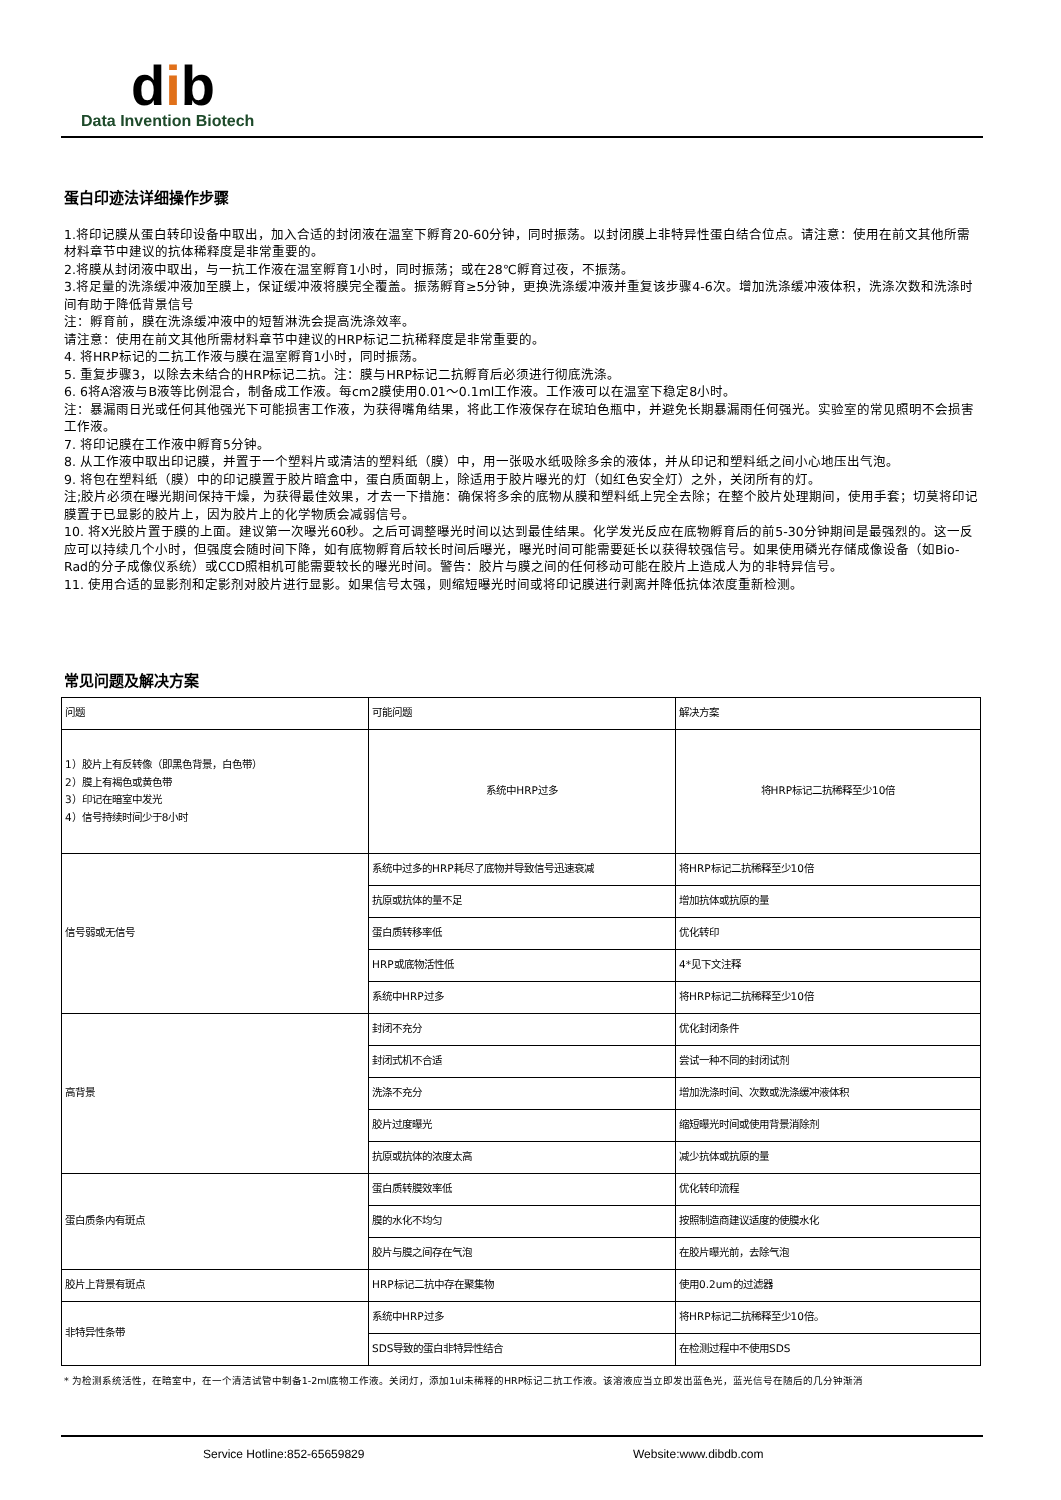dib
Data Invention Biotech
蛋白印迹法详细操作步骤
1.将印记膜从蛋白转印设备中取出，加入合适的封闭液在温室下孵育20-60分钟，同时振荡。以封闭膜上非特异性蛋白结合位点。请注意：使用在前文其他所需材料章节中建议的抗体稀释度是非常重要的。
2.将膜从封闭液中取出，与一抗工作液在温室孵育1小时，同时振荡；或在28℃孵育过夜，不振荡。
3.将足量的洗涤缓冲液加至膜上，保证缓冲液将膜完全覆盖。振荡孵育≥5分钟，更换洗涤缓冲液并重复该步骤4-6次。增加洗涤缓冲液体积，洗涤次数和洗涤时间有助于降低背景信号
注：孵育前，膜在洗涤缓冲液中的短暂淋洗会提高洗涤效率。
请注意：使用在前文其他所需材料章节中建议的HRP标记二抗稀释度是非常重要的。
4. 将HRP标记的二抗工作液与膜在温室孵育1小时，同时振荡。
5. 重复步骤3，以除去未结合的HRP标记二抗。注：膜与HRP标记二抗孵育后必须进行彻底洗涤。
6. 6将A溶液与B液等比例混合，制备成工作液。每cm2膜使用0.01～0.1ml工作液。工作液可以在温室下稳定8小时。
注：暴漏雨日光或任何其他强光下可能损害工作液，为获得嘴角结果，将此工作液保存在琥珀色瓶中，并避免长期暴漏雨任何强光。实验室的常见照明不会损害工作液。
7. 将印记膜在工作液中孵育5分钟。
8. 从工作液中取出印记膜，并置于一个塑料片或清洁的塑料纸（膜）中，用一张吸水纸吸除多余的液体，并从印记和塑料纸之间小心地压出气泡。
9. 将包在塑料纸（膜）中的印记膜置于胶片暗盒中，蛋白质面朝上，除适用于胶片曝光的灯（如红色安全灯）之外，关闭所有的灯。
注;胶片必须在曝光期间保持干燥，为获得最佳效果，才去一下措施：确保将多余的底物从膜和塑料纸上完全去除；在整个胶片处理期间，使用手套；切莫将印记膜置于已显影的胶片上，因为胶片上的化学物质会减弱信号。
10. 将X光胶片置于膜的上面。建议第一次曝光60秒。之后可调整曝光时间以达到最佳结果。化学发光反应在底物孵育后的前5-30分钟期间是最强烈的。这一反应可以持续几个小时，但强度会随时间下降，如有底物孵育后较长时间后曝光，曝光时间可能需要延长以获得较强信号。如果使用磷光存储成像设备（如Bio-Rad的分子成像仪系统）或CCD照相机可能需要较长的曝光时间。警告：胶片与膜之间的任何移动可能在胶片上造成人为的非特异信号。
11. 使用合适的显影剂和定影剂对胶片进行显影。如果信号太强，则缩短曝光时间或将印记膜进行剥离并降低抗体浓度重新检测。
常见问题及解决方案
| 问题 | 可能问题 | 解决方案 |
| 1）胶片上有反转像（即黑色背景，白色带） 2）膜上有褐色或黄色带 3）印记在暗室中发光 4）信号持续时间少于8小时 | 系统中HRP过多 | 将HRP标记二抗稀释至少10倍 |
| 信号弱或无信号 | 系统中过多的HRP耗尽了底物并导致信号迅速衰减 | 将HRP标记二抗稀释至少10倍 |
| | 抗原或抗体的量不足 | 增加抗体或抗原的量 |
| | 蛋白质转移率低 | 优化转印 |
| | HRP或底物活性低 | 4*见下文注释 |
| | 系统中HRP过多 | 将HRP标记二抗稀释至少10倍 |
| 高背景 | 封闭不充分 | 优化封闭条件 |
| | 封闭式机不合适 | 尝试一种不同的封闭试剂 |
| | 洗涤不充分 | 增加洗涤时间、次数或洗涤缓冲液体积 |
| | 胶片过度曝光 | 缩短曝光时间或使用背景消除剂 |
| | 抗原或抗体的浓度太高 | 减少抗体或抗原的量 |
| 蛋白质条内有斑点 | 蛋白质转膜效率低 | 优化转印流程 |
| | 膜的水化不均匀 | 按照制造商建议适度的使膜水化 |
| | 胶片与膜之间存在气泡 | 在胶片曝光前，去除气泡 |
| 胶片上背景有斑点 | HRP标记二抗中存在聚集物 | 使用0.2um的过滤器 |
| 非特异性条带 | 系统中HRP过多 | 将HRP标记二抗稀释至少10倍。 |
| | SDS导致的蛋白非特异性结合 | 在检测过程中不使用SDS |
* 为检测系统活性，在暗室中，在一个清洁试管中制备1-2ml底物工作液。关闭灯，添加1ul未稀释的HRP标记二抗工作液。该溶液应当立即发出蓝色光，蓝光信号在随后的几分钟渐消
Service Hotline:852-65659829 Website:www.dibdb.com